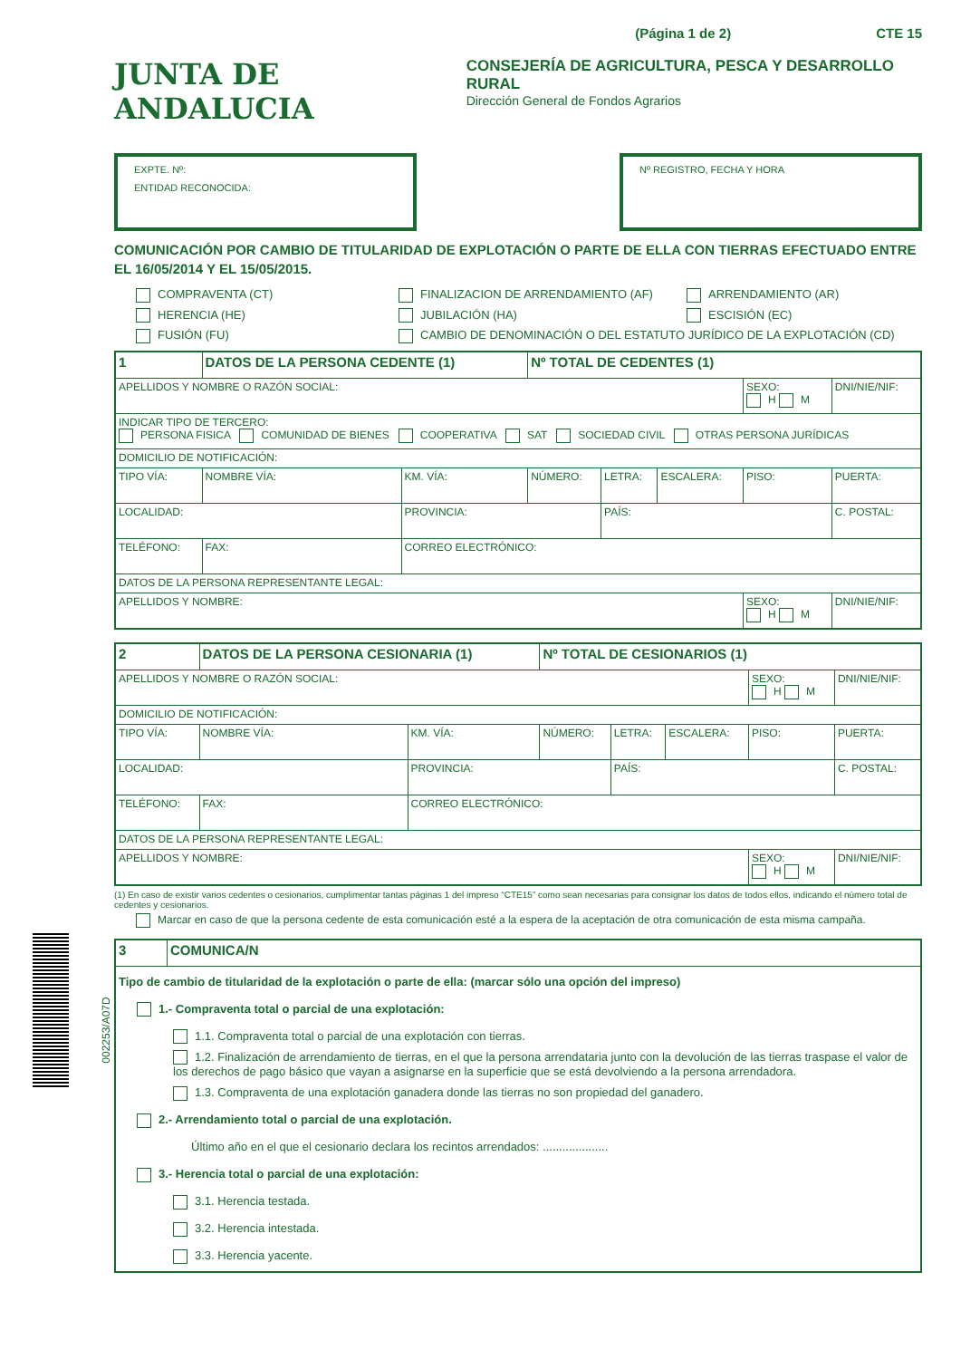002253/A07D
(Página 1 de 2) CTE 15
JUNTA DE ANDALUCIA
CONSEJERÍA DE AGRICULTURA, PESCA Y DESARROLLO RURAL
Dirección General de Fondos Agrarios
EXPTE. Nº:
ENTIDAD RECONOCIDA:
Nº REGISTRO, FECHA Y HORA
COMUNICACIÓN POR CAMBIO DE TITULARIDAD DE EXPLOTACIÓN O PARTE DE ELLA CON TIERRAS EFECTUADO ENTRE EL 16/05/2014 Y EL 15/05/2015.
COMPRAVENTA (CT) FINALIZACION DE ARRENDAMIENTO (AF) ARRENDAMIENTO (AR) HERENCIA (HE) JUBILACIÓN (HA) ESCISIÓN (EC) FUSIÓN (FU) CAMBIO DE DENOMINACIÓN O DEL ESTATUTO JURÍDICO DE LA EXPLOTACIÓN (CD)
| 1 | DATOS DE LA PERSONA CEDENTE (1) | | | | | Nº TOTAL DE CEDENTES (1) | | | | |
| APELLIDOS Y NOMBRE O RAZÓN SOCIAL: | | | | | | | | | SEXO: H M | DNI/NIE/NIF: |
| INDICAR TIPO DE TERCERO: PERSONA FISICA COMUNIDAD DE BIENES COOPERATIVA SAT SOCIEDAD CIVIL OTRAS PERSONA JURÍDICAS | | | | | | | | | | |
| DOMICILIO DE NOTIFICACIÓN: | | | | | | | | | | |
| TIPO VÍA: | NOMBRE VÍA: | | | | KM. VÍA: | NÚMERO: | LETRA: | ESCALERA: | PISO: | PUERTA: |
| LOCALIDAD: | | | | PROVINCIA: | | | PAÍS: | | | C. POSTAL: |
| TELÉFONO: | | FAX: | CORREO ELECTRÓNICO: | | | | | | | |
| DATOS DE LA PERSONA REPRESENTANTE LEGAL: | | | | | | | | | | |
| APELLIDOS Y NOMBRE: | | | | | | | | | SEXO: H M | DNI/NIE/NIF: |
| 2 | DATOS DE LA PERSONA CESIONARIA (1) | | | | | Nº TOTAL DE CESIONARIOS (1) | | | | |
| APELLIDOS Y NOMBRE O RAZÓN SOCIAL: | | | | | | | | | SEXO: H M | DNI/NIE/NIF: |
| DOMICILIO DE NOTIFICACIÓN: | | | | | | | | | | |
| TIPO VÍA: | NOMBRE VÍA: | | | | KM. VÍA: | NÚMERO: | LETRA: | ESCALERA: | PISO: | PUERTA: |
| LOCALIDAD: | | | | PROVINCIA: | | | PAÍS: | | | C. POSTAL: |
| TELÉFONO: | | FAX: | CORREO ELECTRÓNICO: | | | | | | | |
| DATOS DE LA PERSONA REPRESENTANTE LEGAL: | | | | | | | | | | |
| APELLIDOS Y NOMBRE: | | | | | | | | | SEXO: H M | DNI/NIE/NIF: |
(1) En caso de existir varios cedentes o cesionarios, cumplimentar tantas páginas 1 del impreso “CTE15” como sean necesarias para consignar los datos de todos ellos, indicando el número total de cedentes y cesionarios.
Marcar en caso de que la persona cedente de esta comunicación esté a la espera de la aceptación de otra comunicación de esta misma campaña.
| 3 | COMUNICA/N |
| Tipo de cambio de titularidad de la explotación o parte de ella: (marcar sólo una opción del impreso) 1.- Compraventa total o parcial de una explotación: 1.1. Compraventa total o parcial de una explotación con tierras. 1.2. Finalización de arrendamiento de tierras, en el que la persona arrendataria junto con la devolución de las tierras traspase el valor de los derechos de pago básico que vayan a asignarse en la superficie que se está devolviendo a la persona arrendadora. 1.3. Compraventa de una explotación ganadera donde las tierras no son propiedad del ganadero. 2.- Arrendamiento total o parcial de una explotación. Último año en el que el cesionario declara los recintos arrendados: .................... 3.- Herencia total o parcial de una explotación: 3.1. Herencia testada. 3.2. Herencia intestada. 3.3. Herencia yacente. | |